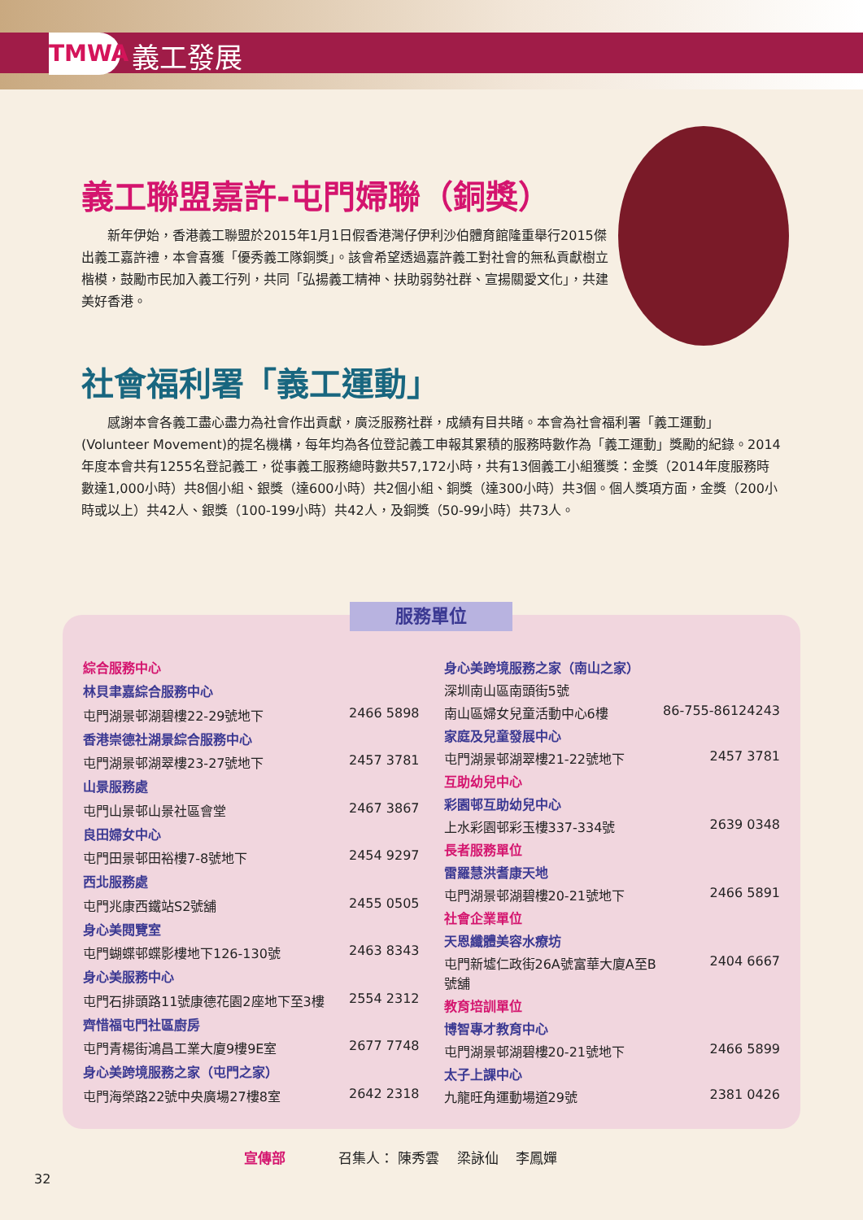TMWA 義工發展
義工聯盟嘉許-屯門婦聯（銅獎）
新年伊始，香港義工聯盟於2015年1月1日假香港灣仔伊利沙伯體育館隆重舉行2015傑出義工嘉許禮，本會喜獲「優秀義工隊銅獎」。該會希望透過嘉許義工對社會的無私貢獻樹立楷模，鼓勵市民加入義工行列，共同「弘揚義工精神、扶助弱勢社群、宣揚關愛文化」，共建美好香港。
社會福利署「義工運動」
感謝本會各義工盡心盡力為社會作出貢獻，廣泛服務社群，成績有目共睹。本會為社會福利署「義工運動」(Volunteer Movement)的提名機構，每年均為各位登記義工申報其累積的服務時數作為「義工運動」獎勵的紀錄。2014年度本會共有1255名登記義工，從事義工服務總時數共57,172小時，共有13個義工小組獲獎：金獎（2014年度服務時數達1,000小時）共8個小組、銀獎（達600小時）共2個小組、銅獎（達300小時）共3個。個人獎項方面，金獎（200小時或以上）共42人、銀獎（100-199小時）共42人，及銅獎（50-99小時）共73人。
| 綜合服務中心 | |
| 林貝聿嘉綜合服務中心 | |
| 屯門湖景邨湖碧樓22-29號地下 | 2466 5898 |
| 香港崇德社湖景綜合服務中心 | |
| 屯門湖景邨湖翠樓23-27號地下 | 2457 3781 |
| 山景服務處 | |
| 屯門山景邨山景社區會堂 | 2467 3867 |
| 良田婦女中心 | |
| 屯門田景邨田裕樓7-8號地下 | 2454 9297 |
| 西北服務處 | |
| 屯門兆康西鐵站S2號舖 | 2455 0505 |
| 身心美閱覽室 | |
| 屯門蝴蝶邨蝶影樓地下126-130號 | 2463 8343 |
| 身心美服務中心 | |
| 屯門石排頭路11號康德花園2座地下至3樓 | 2554 2312 |
| 齊惜福屯門社區廚房 | |
| 屯門青楊街鴻昌工業大廈9樓9E室 | 2677 7748 |
| 身心美跨境服務之家（屯門之家） | |
| 屯門海榮路22號中央廣場27樓8室 | 2642 2318 |
| 身心美跨境服務之家（南山之家） | |
| 深圳南山區南頭街5號 | |
| 南山區婦女兒童活動中心6樓 | 86-755-86124243 |
| 家庭及兒童發展中心 | |
| 屯門湖景邨湖翠樓21-22號地下 | 2457 3781 |
| 互助幼兒中心 | |
| 彩園邨互助幼兒中心 | |
| 上水彩園邨彩玉樓337-334號 | 2639 0348 |
| 長者服務單位 | |
| 雷羅慧洪耆康天地 | |
| 屯門湖景邨湖碧樓20-21號地下 | 2466 5891 |
| 社會企業單位 | |
| 天恩纖體美容水療坊 | |
| 屯門新墟仁政街26A號富華大廈A至B號舖 | 2404 6667 |
| 教育培訓單位 | |
| 博智專才教育中心 | |
| 屯門湖景邨湖碧樓20-21號地下 | 2466 5899 |
| 太子上課中心 | |
| 九龍旺角運動場道29號 | 2381 0426 |
服務單位
宣傳部 召集人： 陳秀雲 梁詠仙 李鳳嬋
32